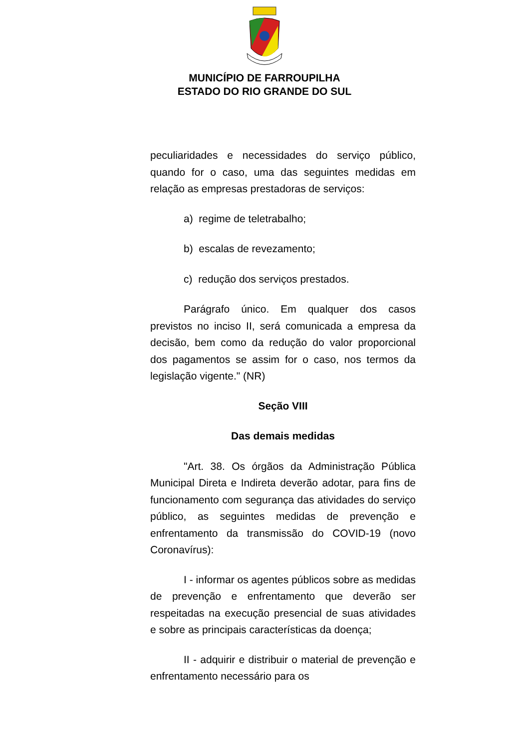MUNICÍPIO DE FARROUPILHA
ESTADO DO RIO GRANDE DO SUL
peculiaridades e necessidades do serviço público, quando for o caso, uma das seguintes medidas em relação as empresas prestadoras de serviços:
a) regime de teletrabalho;
b) escalas de revezamento;
c) redução dos serviços prestados.
Parágrafo único. Em qualquer dos casos previstos no inciso II, será comunicada a empresa da decisão, bem como da redução do valor proporcional dos pagamentos se assim for o caso, nos termos da legislação vigente." (NR)
Seção VIII
Das demais medidas
"Art. 38. Os órgãos da Administração Pública Municipal Direta e Indireta deverão adotar, para fins de funcionamento com segurança das atividades do serviço público, as seguintes medidas de prevenção e enfrentamento da transmissão do COVID-19 (novo Coronavírus):
I - informar os agentes públicos sobre as medidas de prevenção e enfrentamento que deverão ser respeitadas na execução presencial de suas atividades e sobre as principais características da doença;
II - adquirir e distribuir o material de prevenção e enfrentamento necessário para os